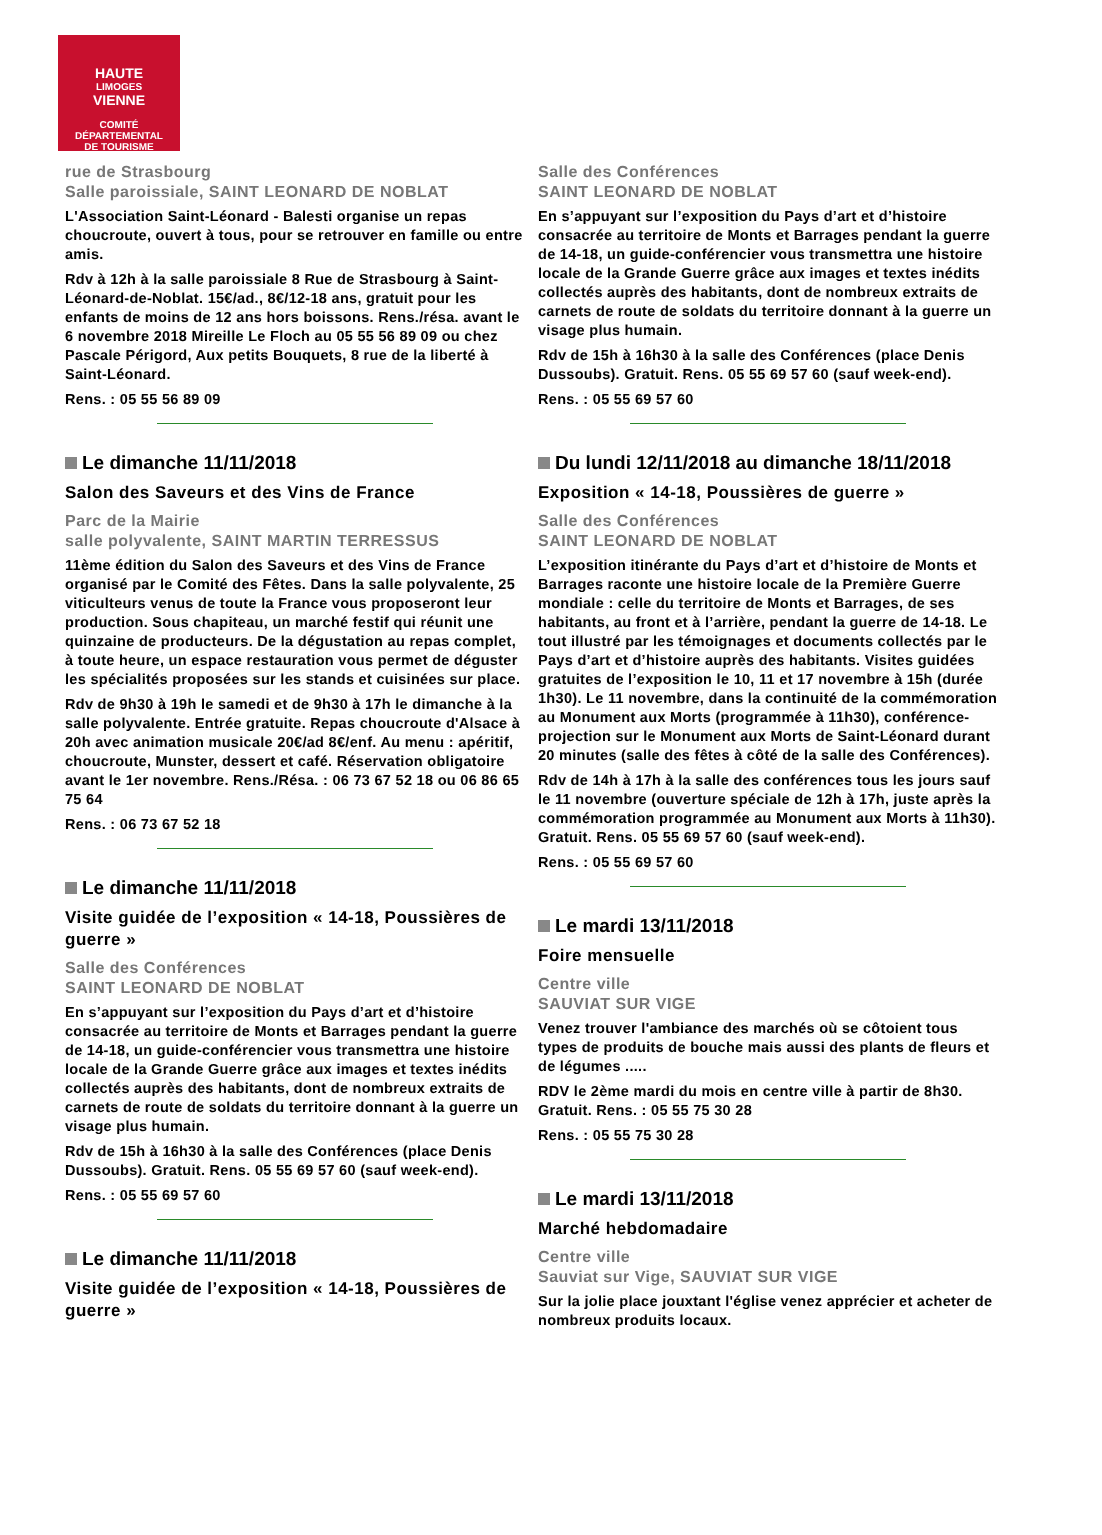HAUTE
LIMOGES
VIENNE
COMITÉ DÉPARTEMENTAL
DE TOURISME
rue de Strasbourg
Salle paroissiale, SAINT LEONARD DE NOBLAT
L'Association Saint-Léonard - Balesti organise un repas choucroute, ouvert à tous, pour se retrouver en famille ou entre amis.
Rdv à 12h à la salle paroissiale 8 Rue de Strasbourg à Saint-Léonard-de-Noblat. 15€/ad., 8€/12-18 ans, gratuit pour les enfants de moins de 12 ans hors boissons. Rens./résa. avant le 6 novembre 2018 Mireille Le Floch au 05 55 56 89 09 ou chez Pascale Périgord, Aux petits Bouquets, 8 rue de la liberté à Saint-Léonard.
Rens. : 05 55 56 89 09
Le dimanche 11/11/2018
Salon des Saveurs et des Vins de France
Parc de la Mairie
salle polyvalente, SAINT MARTIN TERRESSUS
11ème édition du Salon des Saveurs et des Vins de France organisé par le Comité des Fêtes. Dans la salle polyvalente, 25 viticulteurs venus de toute la France vous proposeront leur production. Sous chapiteau, un marché festif qui réunit une quinzaine de producteurs. De la dégustation au repas complet, à toute heure, un espace restauration vous permet de déguster les spécialités proposées sur les stands et cuisinées sur place.
Rdv de 9h30 à 19h le samedi et de 9h30 à 17h le dimanche à la salle polyvalente. Entrée gratuite. Repas choucroute d'Alsace à 20h avec animation musicale 20€/ad 8€/enf. Au menu : apéritif, choucroute, Munster, dessert et café. Réservation obligatoire avant le 1er novembre. Rens./Résa. : 06 73 67 52 18 ou 06 86 65 75 64
Rens. : 06 73 67 52 18
Le dimanche 11/11/2018
Visite guidée de l’exposition « 14-18, Poussières de guerre »
Salle des Conférences
SAINT LEONARD DE NOBLAT
En s’appuyant sur l’exposition du Pays d’art et d’histoire consacrée au territoire de Monts et Barrages pendant la guerre de 14-18, un guide-conférencier vous transmettra une histoire locale de la Grande Guerre grâce aux images et textes inédits collectés auprès des habitants, dont de nombreux extraits de carnets de route de soldats du territoire donnant à la guerre un visage plus humain.
Rdv de 15h à 16h30 à la salle des Conférences (place Denis Dussoubs). Gratuit. Rens. 05 55 69 57 60 (sauf week-end).
Rens. : 05 55 69 57 60
Le dimanche 11/11/2018
Visite guidée de l’exposition « 14-18, Poussières de guerre »
Salle des Conférences
SAINT LEONARD DE NOBLAT
En s’appuyant sur l’exposition du Pays d’art et d’histoire consacrée au territoire de Monts et Barrages pendant la guerre de 14-18, un guide-conférencier vous transmettra une histoire locale de la Grande Guerre grâce aux images et textes inédits collectés auprès des habitants, dont de nombreux extraits de carnets de route de soldats du territoire donnant à la guerre un visage plus humain.
Rdv de 15h à 16h30 à la salle des Conférences (place Denis Dussoubs). Gratuit. Rens. 05 55 69 57 60 (sauf week-end).
Rens. : 05 55 69 57 60
Du lundi 12/11/2018 au dimanche 18/11/2018
Exposition « 14-18, Poussières de guerre »
Salle des Conférences
SAINT LEONARD DE NOBLAT
L’exposition itinérante du Pays d’art et d’histoire de Monts et Barrages raconte une histoire locale de la Première Guerre mondiale : celle du territoire de Monts et Barrages, de ses habitants, au front et à l’arrière, pendant la guerre de 14-18. Le tout illustré par les témoignages et documents collectés par le Pays d’art et d’histoire auprès des habitants. Visites guidées gratuites de l’exposition le 10, 11 et 17 novembre à 15h (durée 1h30). Le 11 novembre, dans la continuité de la commémoration au Monument aux Morts (programmée à 11h30), conférence-projection sur le Monument aux Morts de Saint-Léonard durant 20 minutes (salle des fêtes à côté de la salle des Conférences).
Rdv de 14h à 17h à la salle des conférences tous les jours sauf le 11 novembre (ouverture spéciale de 12h à 17h, juste après la commémoration programmée au Monument aux Morts à 11h30). Gratuit. Rens. 05 55 69 57 60 (sauf week-end).
Rens. : 05 55 69 57 60
Le mardi 13/11/2018
Foire mensuelle
Centre ville
SAUVIAT SUR VIGE
Venez trouver l'ambiance des marchés où se côtoient tous types de produits de bouche mais aussi des plants de fleurs et de légumes .....
RDV le 2ème mardi du mois en centre ville à partir de 8h30. Gratuit. Rens. : 05 55 75 30 28
Rens. : 05 55 75 30 28
Le mardi 13/11/2018
Marché hebdomadaire
Centre ville
Sauviat sur Vige, SAUVIAT SUR VIGE
Sur la jolie place jouxtant l'église venez apprécier et acheter de nombreux produits locaux.